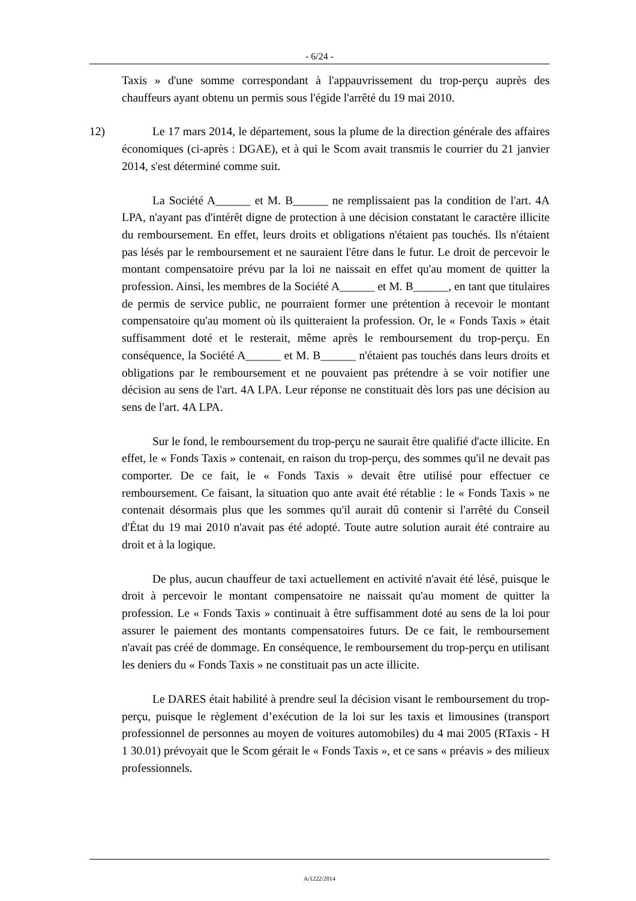- 6/24 -
Taxis » d'une somme correspondant à l'appauvrissement du trop-perçu auprès des chauffeurs ayant obtenu un permis sous l'égide l'arrêté du 19 mai 2010.
12) Le 17 mars 2014, le département, sous la plume de la direction générale des affaires économiques (ci-après : DGAE), et à qui le Scom avait transmis le courrier du 21 janvier 2014, s'est déterminé comme suit.
La Société A______ et M. B______ ne remplissaient pas la condition de l'art. 4A LPA, n'ayant pas d'intérêt digne de protection à une décision constatant le caractère illicite du remboursement. En effet, leurs droits et obligations n'étaient pas touchés. Ils n'étaient pas lésés par le remboursement et ne sauraient l'être dans le futur. Le droit de percevoir le montant compensatoire prévu par la loi ne naissait en effet qu'au moment de quitter la profession. Ainsi, les membres de la Société A______ et M. B______, en tant que titulaires de permis de service public, ne pourraient former une prétention à recevoir le montant compensatoire qu'au moment où ils quitteraient la profession. Or, le « Fonds Taxis » était suffisamment doté et le resterait, même après le remboursement du trop-perçu. En conséquence, la Société A______ et M. B______ n'étaient pas touchés dans leurs droits et obligations par le remboursement et ne pouvaient pas prétendre à se voir notifier une décision au sens de l'art. 4A LPA. Leur réponse ne constituait dès lors pas une décision au sens de l'art. 4A LPA.
Sur le fond, le remboursement du trop-perçu ne saurait être qualifié d'acte illicite. En effet, le « Fonds Taxis » contenait, en raison du trop-perçu, des sommes qu'il ne devait pas comporter. De ce fait, le « Fonds Taxis » devait être utilisé pour effectuer ce remboursement. Ce faisant, la situation quo ante avait été rétablie : le « Fonds Taxis » ne contenait désormais plus que les sommes qu'il aurait dû contenir si l'arrêté du Conseil d'État du 19 mai 2010 n'avait pas été adopté. Toute autre solution aurait été contraire au droit et à la logique.
De plus, aucun chauffeur de taxi actuellement en activité n'avait été lésé, puisque le droit à percevoir le montant compensatoire ne naissait qu'au moment de quitter la profession. Le « Fonds Taxis » continuait à être suffisamment doté au sens de la loi pour assurer le paiement des montants compensatoires futurs. De ce fait, le remboursement n'avait pas créé de dommage. En conséquence, le remboursement du trop-perçu en utilisant les deniers du « Fonds Taxis » ne constituait pas un acte illicite.
Le DARES était habilité à prendre seul la décision visant le remboursement du trop-perçu, puisque le règlement d’exécution de la loi sur les taxis et limousines (transport professionnel de personnes au moyen de voitures automobiles) du 4 mai 2005 (RTaxis - H 1 30.01) prévoyait que le Scom gérait le « Fonds Taxis », et ce sans « préavis » des milieux professionnels.
A/1222/2014